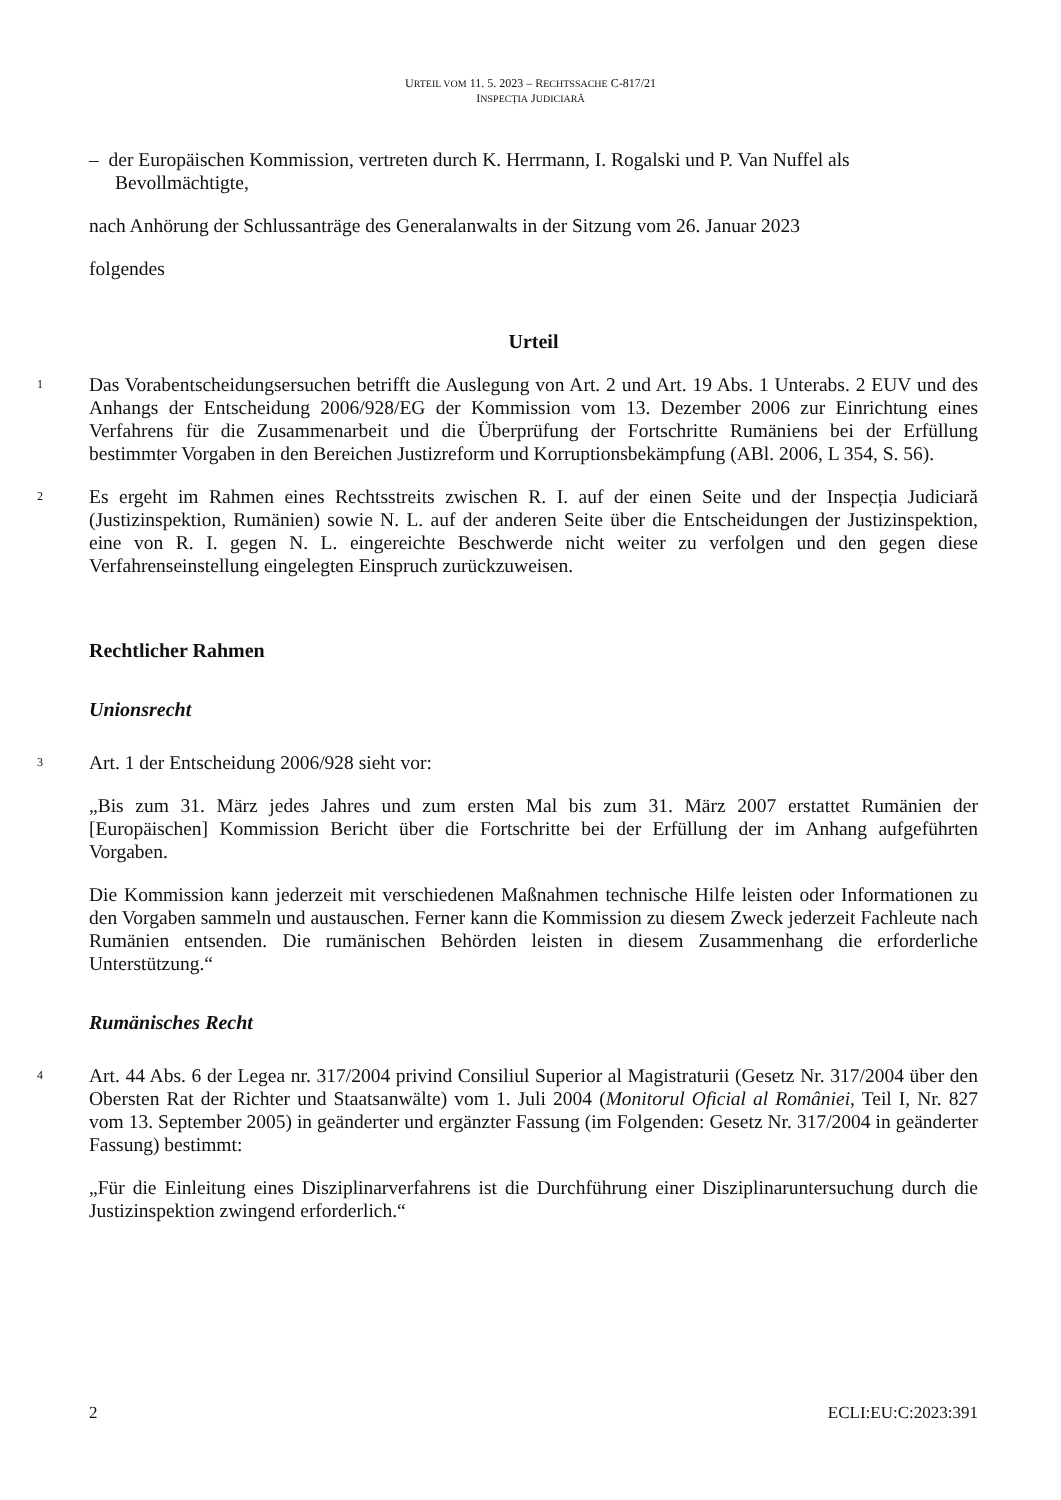URTEIL VOM 11. 5. 2023 – RECHTSSACHE C-817/21
INSPECȚIA JUDICIARĂ
– der Europäischen Kommission, vertreten durch K. Herrmann, I. Rogalski und P. Van Nuffel als Bevollmächtigte,
nach Anhörung der Schlussanträge des Generalanwalts in der Sitzung vom 26. Januar 2023
folgendes
Urteil
1
Das Vorabentscheidungsersuchen betrifft die Auslegung von Art. 2 und Art. 19 Abs. 1 Unterabs. 2 EUV und des Anhangs der Entscheidung 2006/928/EG der Kommission vom 13. Dezember 2006 zur Einrichtung eines Verfahrens für die Zusammenarbeit und die Überprüfung der Fortschritte Rumäniens bei der Erfüllung bestimmter Vorgaben in den Bereichen Justizreform und Korruptionsbekämpfung (ABl. 2006, L 354, S. 56).
2
Es ergeht im Rahmen eines Rechtsstreits zwischen R. I. auf der einen Seite und der Inspecția Judiciară (Justizinspektion, Rumänien) sowie N. L. auf der anderen Seite über die Entscheidungen der Justizinspektion, eine von R. I. gegen N. L. eingereichte Beschwerde nicht weiter zu verfolgen und den gegen diese Verfahrenseinstellung eingelegten Einspruch zurückzuweisen.
Rechtlicher Rahmen
Unionsrecht
3
Art. 1 der Entscheidung 2006/928 sieht vor:
„Bis zum 31. März jedes Jahres und zum ersten Mal bis zum 31. März 2007 erstattet Rumänien der [Europäischen] Kommission Bericht über die Fortschritte bei der Erfüllung der im Anhang aufgeführten Vorgaben.
Die Kommission kann jederzeit mit verschiedenen Maßnahmen technische Hilfe leisten oder Informationen zu den Vorgaben sammeln und austauschen. Ferner kann die Kommission zu diesem Zweck jederzeit Fachleute nach Rumänien entsenden. Die rumänischen Behörden leisten in diesem Zusammenhang die erforderliche Unterstützung.“
Rumänisches Recht
4
Art. 44 Abs. 6 der Legea nr. 317/2004 privind Consiliul Superior al Magistraturii (Gesetz Nr. 317/2004 über den Obersten Rat der Richter und Staatsanwälte) vom 1. Juli 2004 (Monitorul Oficial al României, Teil I, Nr. 827 vom 13. September 2005) in geänderter und ergänzter Fassung (im Folgenden: Gesetz Nr. 317/2004 in geänderter Fassung) bestimmt:
„Für die Einleitung eines Disziplinarverfahrens ist die Durchführung einer Disziplinaruntersuchung durch die Justizinspektion zwingend erforderlich.“
2 ECLI:EU:C:2023:391